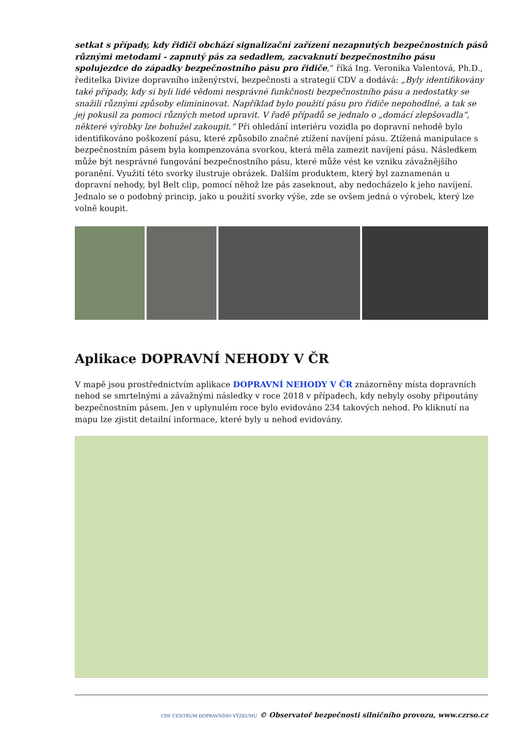setkat s případy, kdy řidiči obchází signalizační zařízení nezapnutých bezpečnostních pásů různými metodami - zapnutý pás za sedadlem, zacvaknutí bezpečnostního pásu spolujezdce do západky bezpečnostního pásu pro řidiče,“ říká Ing. Veronika Valentová, Ph.D., ředitelka Divize dopravního inženýrství, bezpečnosti a strategií CDV a dodává: „Byly identifikovány také případy, kdy si byli lidé vědomi nesprávné funkčnosti bezpečnostního pásu a nedostatky se snažili různými způsoby elimininovat. Například bylo použití pásu pro řidiče nepohodlné, a tak se jej pokusil za pomoci různých metod upravit. V řadě případů se jednalo o „domácí zlepšovadla“, některé výrobky lze bohužel zakoupit.“ Při ohledání interiéru vozidla po dopravní nehodě bylo identifikováno poškození pásu, které způsobilo značné ztížení navíjení pásu. Ztížená manipulace s bezpečnostním pásem byla kompenzována svorkou, která měla zamezit navíjení pásu. Následkem může být nesprávné fungování bezpečnostního pásu, které může vést ke vzniku závažnějšího poranění. Využití této svorky ilustruje obrázek. Dalším produktem, který byl zaznamenán u dopravní nehody, byl Belt clip, pomocí něhož lze pás zaseknout, aby nedocházelo k jeho navíjení. Jednalo se o podobný princip, jako u použití svorky výše, zde se ovšem jedná o výrobek, který lze volně koupit.
Aplikace DOPRAVNÍ NEHODY V ČR
V mapě jsou prostřednictvím aplikace DOPRAVNÍ NEHODY V ČR znázorněny místa dopravních nehod se smrtelnými a závažnými následky v roce 2018 v případech, kdy nebyly osoby připoutány bezpečnostním pásem. Jen v uplynulém roce bylo evidováno 234 takových nehod. Po kliknutí na mapu lze zjistit detailní informace, které byly u nehod evidovány.
CDV CENTRUM DOPRAVNÍHO VÝZKUMU © Observatoř bezpečnosti silničního provozu, www.czrso.cz